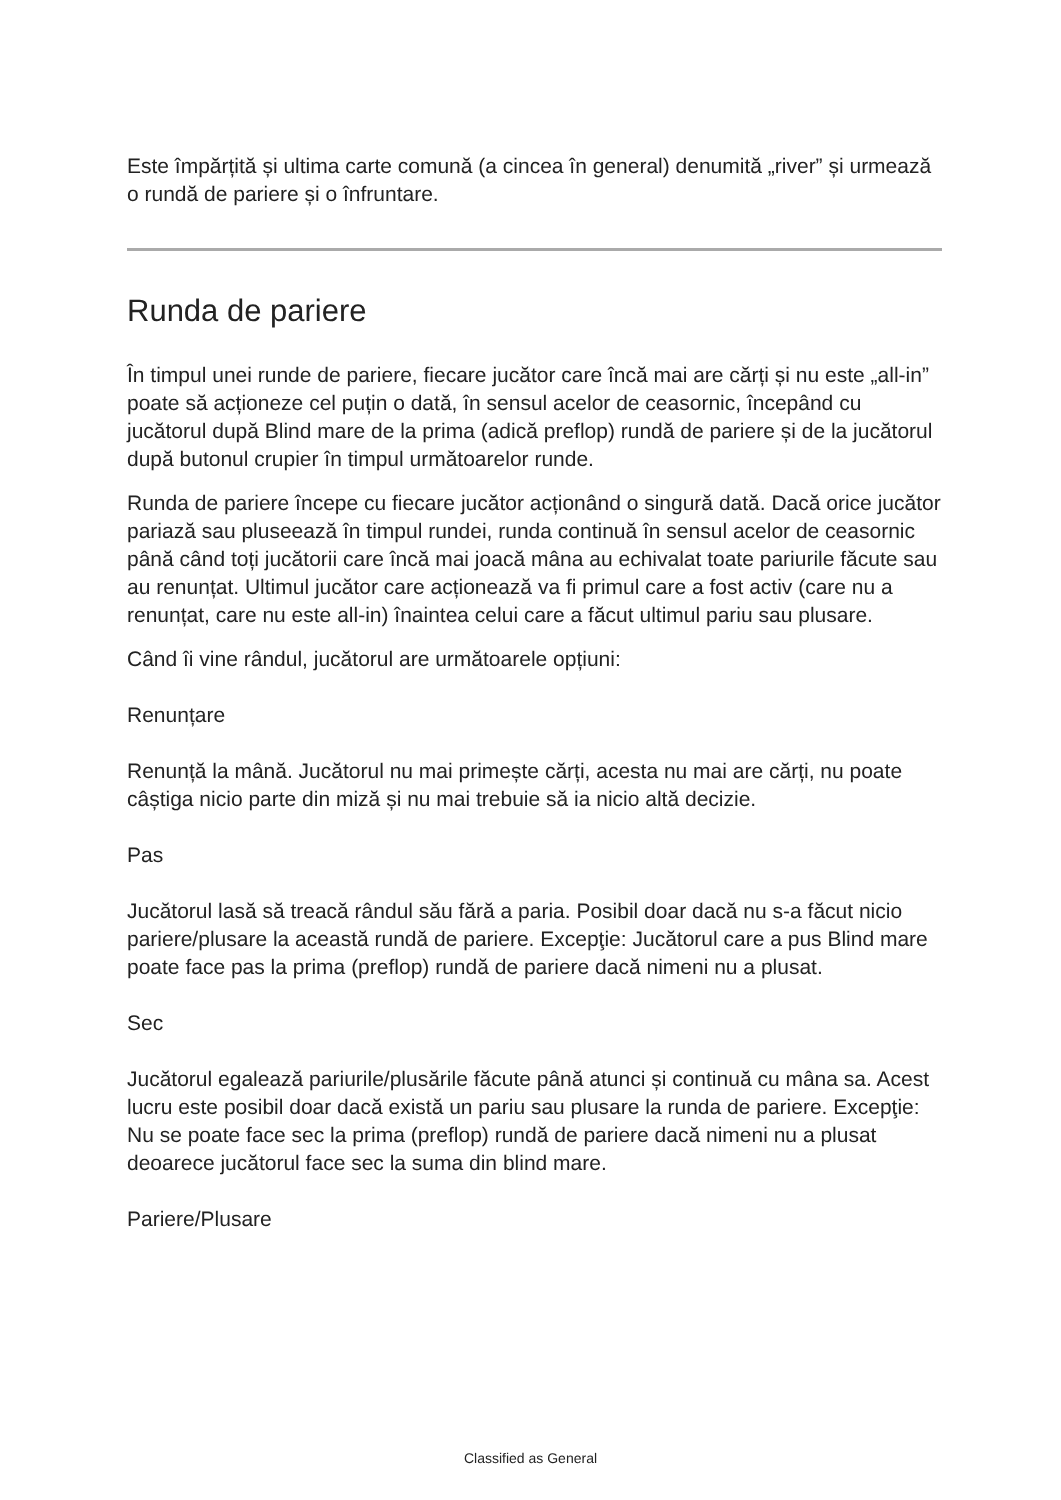Este împărțită și ultima carte comună (a cincea în general) denumită „river” și urmează o rundă de pariere și o înfruntare.
Runda de pariere
În timpul unei runde de pariere, fiecare jucător care încă mai are cărți și nu este „all-in” poate să acționeze cel puțin o dată, în sensul acelor de ceasornic, începând cu jucătorul după Blind mare de la prima (adică preflop) rundă de pariere și de la jucătorul după butonul crupier în timpul următoarelor runde.
Runda de pariere începe cu fiecare jucător acționând o singură dată. Dacă orice jucător pariază sau pluseează în timpul rundei, runda continuă în sensul acelor de ceasornic până când toți jucătorii care încă mai joacă mâna au echivalat toate pariurile făcute sau au renunțat. Ultimul jucător care acționează va fi primul care a fost activ (care nu a renunțat, care nu este all-in) înaintea celui care a făcut ultimul pariu sau plusare.
Când îi vine rândul, jucătorul are următoarele opțiuni:
Renunțare
Renunță la mână. Jucătorul nu mai primește cărți, acesta nu mai are cărți, nu poate câștiga nicio parte din miză și nu mai trebuie să ia nicio altă decizie.
Pas
Jucătorul lasă să treacă rândul său fără a paria. Posibil doar dacă nu s-a făcut nicio pariere/plusare la această rundă de pariere. Excepţie: Jucătorul care a pus Blind mare poate face pas la prima (preflop) rundă de pariere dacă nimeni nu a plusat.
Sec
Jucătorul egalează pariurile/plusările făcute până atunci și continuă cu mâna sa. Acest lucru este posibil doar dacă există un pariu sau plusare la runda de pariere. Excepţie: Nu se poate face sec la prima (preflop) rundă de pariere dacă nimeni nu a plusat deoarece jucătorul face sec la suma din blind mare.
Pariere/Plusare
Classified as General